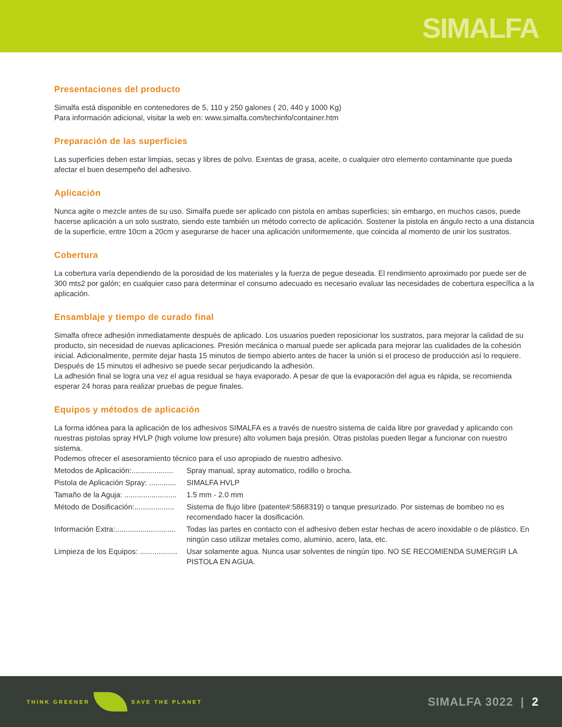SIMALFA
Presentaciones del producto
Simalfa está disponible en contenedores de 5, 110 y 250 galones ( 20, 440 y 1000 Kg)
Para información adicional, visitar la web en: www.simalfa.com/techinfo/container.htm
Preparación de las superficies
Las superficies deben estar limpias, secas y libres de polvo. Exentas de grasa, aceite, o cualquier otro elemento contaminante que pueda afectar el buen desempeño del adhesivo.
Aplicación
Nunca agite o mezcle antes de su uso. Simalfa puede ser aplicado con pistola en ambas superficies; sin embargo, en muchos casos, puede hacerse aplicación a un solo sustrato, siendo este también un método correcto de aplicación. Sostener la pistola en ángulo recto a una distancia de la superficie, entre 10cm a 20cm y asegurarse de hacer una aplicación uniformemente, que coincida al momento de unir los sustratos.
Cobertura
La cobertura varía dependiendo de la porosidad de los materiales y la fuerza de pegue deseada. El rendimiento aproximado por puede ser de 300 mts2 por galón; en cualquier caso para determinar el consumo adecuado es necesario evaluar las necesidades de cobertura específica a la aplicación.
Ensamblaje y tiempo de curado final
Simalfa ofrece adhesión inmediatamente después de aplicado. Los usuarios pueden reposicionar los sustratos, para mejorar la calidad de su producto, sin necesidad de nuevas aplicaciones. Presión mecánica o manual puede ser aplicada para mejorar las cualidades de la cohesión inicial. Adicionalmente, permite dejar hasta 15 minutos de tiempo abierto antes de hacer la unión si el proceso de producción así lo requiere. Después de 15 minutos el adhesivo se puede secar perjudicando la adhesión.
La adhesión final se logra una vez el agua residual se haya evaporado. A pesar de que la evaporación del agua es rápida, se recomienda esperar 24 horas para realizar pruebas de pegue finales.
Equipos y métodos de aplicación
La forma idónea para la aplicación de los adhesivos SIMALFA es a través de nuestro sistema de caída libre por gravedad y aplicando con nuestras pistolas spray HVLP (high volume low presure) alto volumen baja presión. Otras pistolas pueden llegar a funcionar con nuestro sistema.
Podemos ofrecer el asesoramiento técnico para el uso apropiado de nuestro adhesivo.
Metodos de Aplicación:.................... Spray manual, spray automatico, rodillo o brocha.
Pistola de Aplicación Spray: ............. SIMALFA HVLP
Tamaño de la Aguja: ......................... 1.5 mm - 2.0 mm
Método de Dosificación:................... Sistema de flujo libre (patente#:5868319) o tanque presurizado. Por sistemas de bombeo no es recomendado hacer la dosificación.
Información Extra:............................. Todas las partes en contacto con el adhesivo deben estar hechas de acero inoxidable o de plástico. En ningún caso utilizar metales como, aluminio, acero, lata, etc.
Limpieza de los Equipos: .................. Usar solamente agua. Nunca usar solventes de ningún tipo. NO SE RECOMIENDA SUMERGIR LA PISTOLA EN AGUA.
THINK GREENER SAVE THE PLANET SIMALFA 3022 | 2